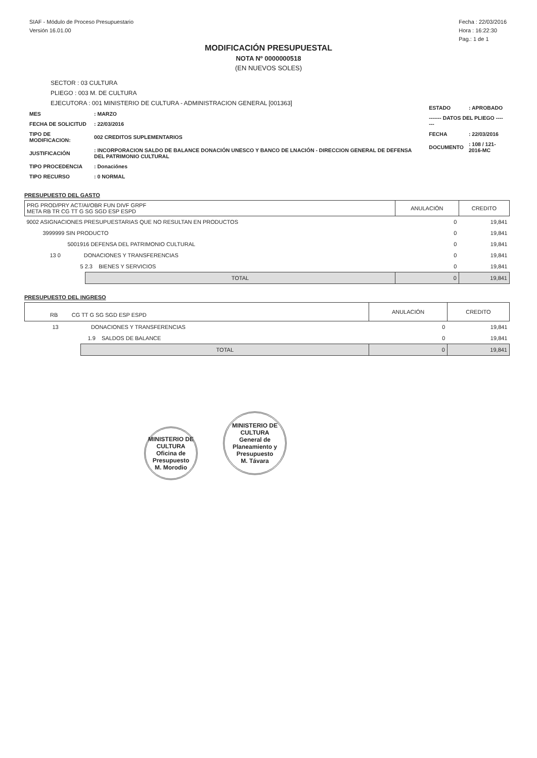SIAF - Módulo de Proceso Presupuestario
Versión 16.01.00
Fecha : 22/03/2016
Hora : 16:22:30
Pag.: 1 de 1
MODIFICACIÓN PRESUPUESTAL
NOTA Nº 0000000518
(EN NUEVOS SOLES)
SECTOR : 03 CULTURA
PLIEGO : 003 M. DE CULTURA
EJECUTORA : 001 MINISTERIO DE CULTURA - ADMINISTRACION GENERAL [001363]
| MES | : MARZO |
| FECHA DE SOLICITUD | : 22/03/2016 |
| TIPO DE MODIFICACION: | 002 CREDITOS SUPLEMENTARIOS |
| JUSTIFICACIÓN | : INCORPORACION SALDO DE BALANCE DONACIÓN UNESCO Y BANCO DE LNACIÓN - DIRECCION GENERAL DE DEFENSA DEL PATRIMONIO CULTURAL |
| TIPO PROCEDENCIA | : Donaciónes |
| TIPO RECURSO | : 0 NORMAL |
| ESTADO | : APROBADO |
| ------- DATOS DEL PLIEGO ------- | |
| FECHA | : 22/03/2016 |
| DOCUMENTO | : 108 / 121-2016-MC |
PRESUPUESTO DEL GASTO
| PRG PROD/PRY ACT/AI/OBR FUN DIVF GRPF META RB TR CG TT G SG SGD ESP ESPD | | ANULACIÓN | CREDITO |
| --- | --- | --- | --- |
| 9002 ASIGNACIONES PRESUPUESTARIAS QUE NO RESULTAN EN PRODUCTOS | | 0 | 19,841 |
| 3999999 SIN PRODUCTO | | 0 | 19,841 |
| 5001916 DEFENSA DEL PATRIMONIO CULTURAL | | 0 | 19,841 |
| 13 0 DONACIONES Y TRANSFERENCIAS | | 0 | 19,841 |
| 5 2.3 BIENES Y SERVICIOS | | 0 | 19,841 |
| | TOTAL | 0 | 19,841 |
PRESUPUESTO DEL INGRESO
| RB CG TT G SG SGD ESP ESPD | | ANULACIÓN | CREDITO |
| --- | --- | --- | --- |
| 13 DONACIONES Y TRANSFERENCIAS | | 0 | 19,841 |
| 1.9 SALDOS DE BALANCE | | 0 | 19,841 |
| | TOTAL | 0 | 19,841 |
MINISTERIO DE CULTURA
Oficina de Presupuesto
M. Morodio
MINISTERIO DE CULTURA
General de Planeamiento y Presupuesto
M. Távara